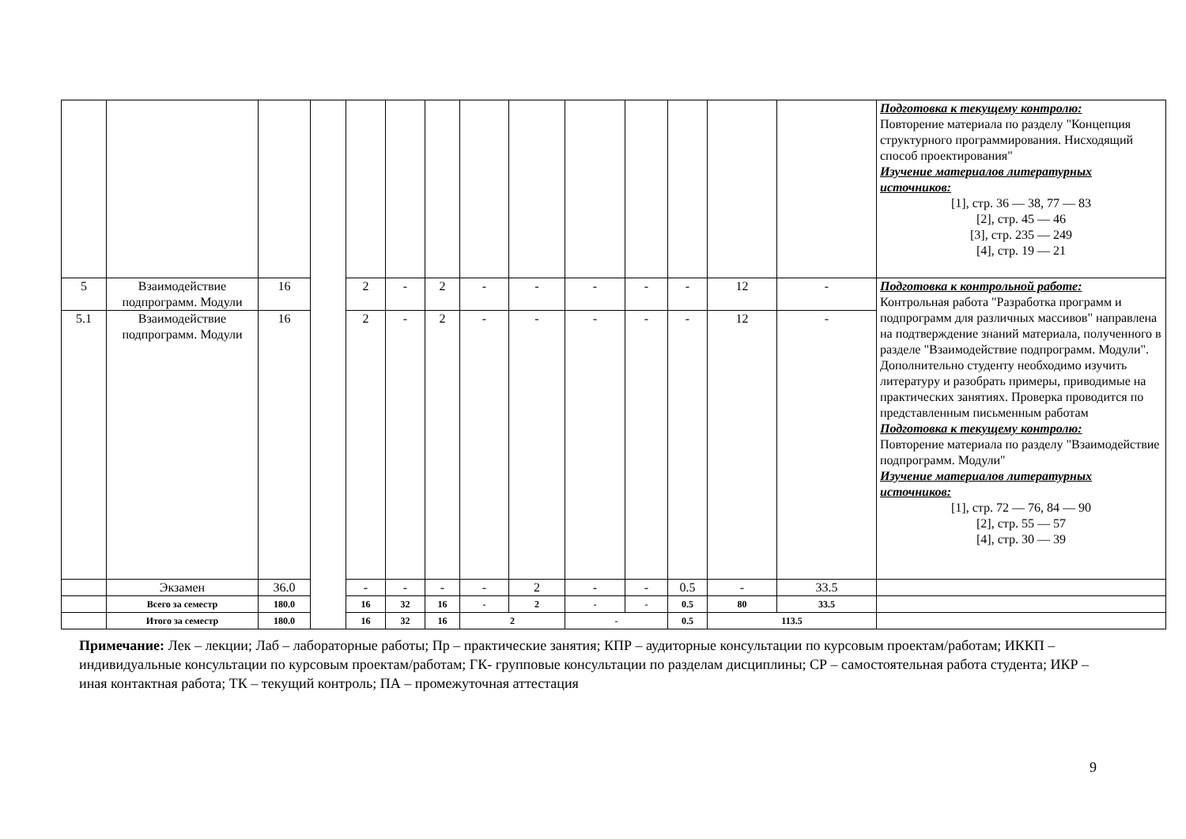| | | | | | | | | | | | | | | Подготовка к текущему контролю: Повторение материала по разделу "Концепция структурного программирования. Нисходящий способ проектирования" Изучение материалов литературных источников: [1], стр. 36 — 38, 77 — 83 [2], стр. 45 — 46 [3], стр. 235 — 249 [4], стр. 19 — 21 |
| 5 | Взаимодействие подпрограмм. Модули | 16 | | 2 | - | 2 | - | - | - | - | - | 12 | - | Подготовка к контрольной работе: Контрольная работа "Разработка программ и подпрограмм для различных массивов" направлена на подтверждение знаний материала, полученного в разделе "Взаимодействие подпрограмм. Модули". Дополнительно студенту необходимо изучить литературу и разобрать примеры, приводимые на практических занятиях. Проверка проводится по представленным письменным работам Подготовка к текущему контролю: Повторение материала по разделу "Взаимодействие подпрограмм. Модули" Изучение материалов литературных источников: [1], стр. 72 — 76, 84 — 90 [2], стр. 55 — 57 [4], стр. 30 — 39 |
| 5.1 | Взаимодействие подпрограмм. Модули | 16 | | 2 | - | 2 | - | - | - | - | - | 12 | - | |
| | Экзамен | 36.0 | | - | - | - | - | 2 | - | - | 0.5 | - | 33.5 | |
| | Всего за семестр | 180.0 | | 16 | 32 | 16 | - | 2 | - | - | 0.5 | 80 | 33.5 | |
| | Итого за семестр | 180.0 | | 16 | 32 | 16 | 2 | | - | | 0.5 | 113.5 | | |
Примечание: Лек – лекции; Лаб – лабораторные работы; Пр – практические занятия; КПР – аудиторные консультации по курсовым проектам/работам; ИККП – индивидуальные консультации по курсовым проектам/работам; ГК- групповые консультации по разделам дисциплины; СР – самостоятельная работа студента; ИКР – иная контактная работа; ТК – текущий контроль; ПА – промежуточная аттестация
9